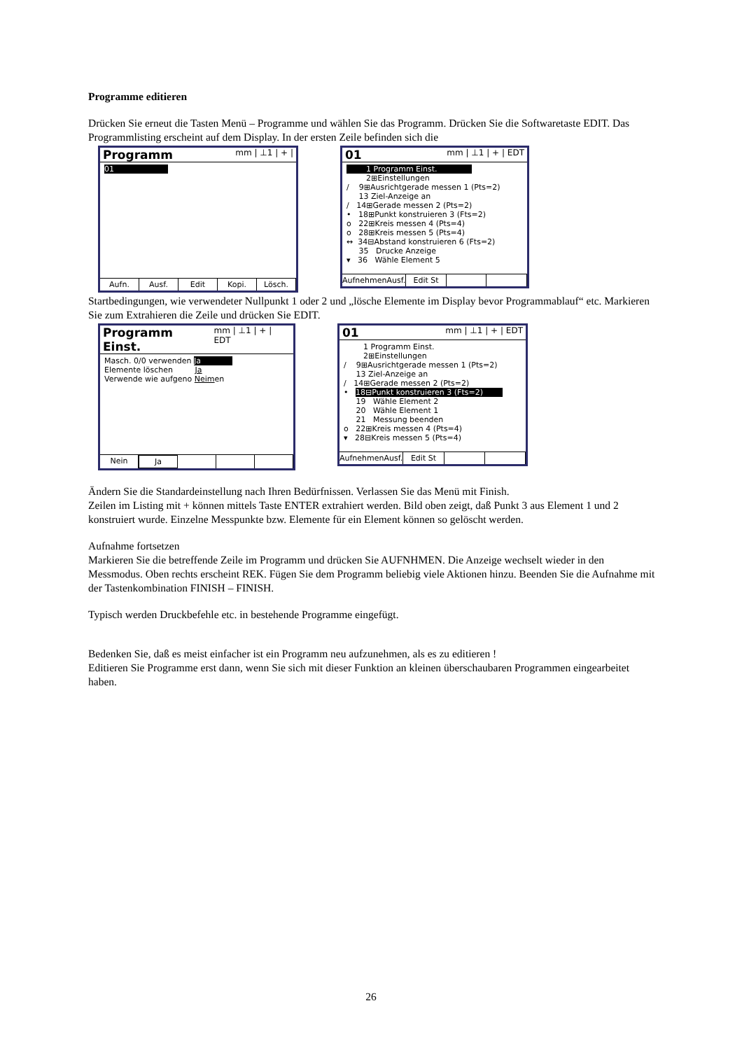Programme editieren
Drücken Sie erneut die Tasten Menü – Programme und wählen Sie das Programm. Drücken Sie die Softwaretaste EDIT. Das Programmlisting erscheint auf dem Display. In der ersten Zeile befinden sich die
Programm mm | ⊥1 | + |
01
Aufn. Ausf. Edit Kopi. Lösch.
01 mm | ⊥1 | + | EDT
1 Programm Einst.
2⊞Einstellungen
/ 9⊞Ausrichtgerade messen 1 (Pts=2)
13 Ziel-Anzeige an
/ 14⊞Gerade messen 2 (Pts=2)
• 18⊞Punkt konstruieren 3 (Fts=2)
o 22⊞Kreis messen 4 (Pts=4)
o 28⊞Kreis messen 5 (Pts=4)
↔ 34⊟Abstand konstruieren 6 (Fts=2)
35 Drucke Anzeige
▾ 36 Wähle Element 5
AufnehmenAusf. Edit St
Startbedingungen, wie verwendeter Nullpunkt 1 oder 2 und „lösche Elemente im Display bevor Programmablauf“ etc. Markieren Sie zum Extrahieren die Zeile und drücken Sie EDIT.
Programm Einst. mm | ⊥1 | + | EDT
Masch. 0/0 verwenden Ja
Elemente löschen Ja
Verwende wie aufgeno Neimen
Nein Ja
01 mm | ⊥1 | + | EDT
1 Programm Einst.
2⊞Einstellungen
/ 9⊞Ausrichtgerade messen 1 (Pts=2)
13 Ziel-Anzeige an
/ 14⊞Gerade messen 2 (Pts=2)
• 18⊟Punkt konstruieren 3 (Fts=2)
19 Wähle Element 2
20 Wähle Element 1
21 Messung beenden
o 22⊞Kreis messen 4 (Pts=4)
▾ 28⊟Kreis messen 5 (Pts=4)
AufnehmenAusf. Edit St
Ändern Sie die Standardeinstellung nach Ihren Bedürfnissen. Verlassen Sie das Menü mit Finish.
Zeilen im Listing mit + können mittels Taste ENTER extrahiert werden. Bild oben zeigt, daß Punkt 3 aus Element 1 und 2 konstruiert wurde. Einzelne Messpunkte bzw. Elemente für ein Element können so gelöscht werden.
Aufnahme fortsetzen
Markieren Sie die betreffende Zeile im Programm und drücken Sie AUFNHMEN. Die Anzeige wechselt wieder in den Messmodus. Oben rechts erscheint REK. Fügen Sie dem Programm beliebig viele Aktionen hinzu. Beenden Sie die Aufnahme mit der Tastenkombination FINISH – FINISH.
Typisch werden Druckbefehle etc. in bestehende Programme eingefügt.
Bedenken Sie, daß es meist einfacher ist ein Programm neu aufzunehmen, als es zu editieren !
Editieren Sie Programme erst dann, wenn Sie sich mit dieser Funktion an kleinen überschaubaren Programmen eingearbeitet haben.
26